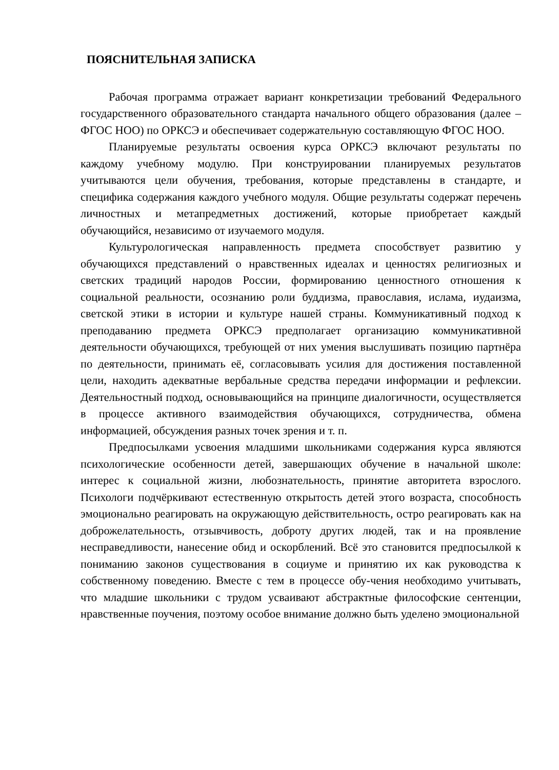ПОЯСНИТЕЛЬНАЯ ЗАПИСКА
Рабочая программа отражает вариант конкретизации требований Федерального государственного образовательного стандарта начального общего образования (далее – ФГОС НОО) по ОРКСЭ и обеспечивает содержательную составляющую ФГОС НОО.
Планируемые результаты освоения курса ОРКСЭ включают результаты по каждому учебному модулю. При конструировании планируемых результатов учитываются цели обучения, требования, которые представлены в стандарте, и специфика содержания каждого учебного модуля. Общие результаты содержат перечень личностных и метапредметных достижений, которые приобретает каждый обучающийся, независимо от изучаемого модуля.
Культурологическая направленность предмета способствует развитию у обучающихся представлений о нравственных идеалах и ценностях религиозных и светских традиций народов России, формированию ценностного отношения к социальной реальности, осознанию роли буддизма, православия, ислама, иудаизма, светской этики в истории и культуре нашей страны. Коммуникативный подход к преподаванию предмета ОРКСЭ предполагает организацию коммуникативной деятельности обучающихся, требующей от них умения выслушивать позицию партнёра по деятельности, принимать её, согласовывать усилия для достижения поставленной цели, находить адекватные вербальные средства передачи информации и рефлексии. Деятельностный подход, основывающийся на принципе диалогичности, осуществляется в процессе активного взаимодействия обучающихся, сотрудничества, обмена информацией, обсуждения разных точек зрения и т. п.
Предпосылками усвоения младшими школьниками содержания курса являются психологические особенности детей, завершающих обучение в начальной школе: интерес к социальной жизни, любознательность, принятие авторитета взрослого. Психологи подчёркивают естественную открытость детей этого возраста, способность эмоционально реагировать на окружающую действительность, остро реагировать как на доброжелательность, отзывчивость, доброту других людей, так и на проявление несправедливости, нанесение обид и оскорблений. Всё это становится предпосылкой к пониманию законов существования в социуме и принятию их как руководства к собственному поведению. Вместе с тем в процессе обу-чения необходимо учитывать, что младшие школьники с трудом усваивают абстрактные философские сентенции, нравственные поучения, поэтому особое внимание должно быть уделено эмоциональной